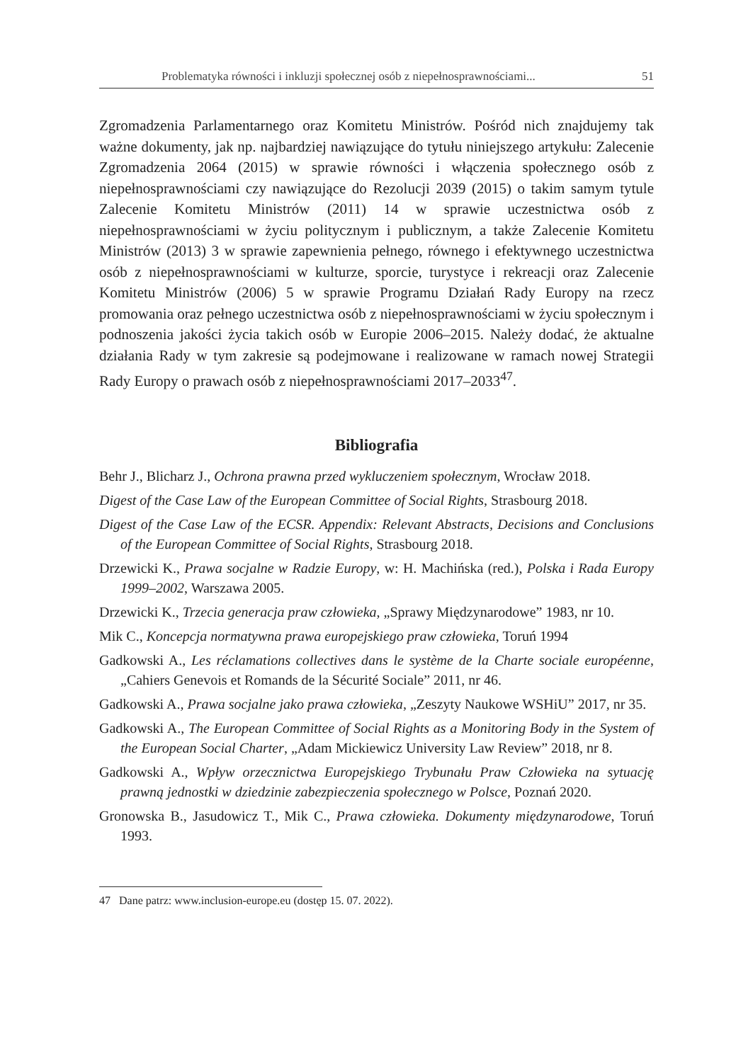Problematyka równości i inkluzji społecznej osób z niepełnosprawnościami... 51
Zgromadzenia Parlamentarnego oraz Komitetu Ministrów. Pośród nich znajdujemy tak ważne dokumenty, jak np. najbardziej nawiązujące do tytułu niniejszego artykułu: Zalecenie Zgromadzenia 2064 (2015) w sprawie równości i włączenia społecznego osób z niepełnosprawnościami czy nawiązujące do Rezolucji 2039 (2015) o takim samym tytule Zalecenie Komitetu Ministrów (2011) 14 w sprawie uczestnictwa osób z niepełnosprawnościami w życiu politycznym i publicznym, a także Zalecenie Komitetu Ministrów (2013) 3 w sprawie zapewnienia pełnego, równego i efektywnego uczestnictwa osób z niepełnosprawnościami w kulturze, sporcie, turystyce i rekreacji oraz Zalecenie Komitetu Ministrów (2006) 5 w sprawie Programu Działań Rady Europy na rzecz promowania oraz pełnego uczestnictwa osób z niepełnosprawnościami w życiu społecznym i podnoszenia jakości życia takich osób w Europie 2006–2015. Należy dodać, że aktualne działania Rady w tym zakresie są podejmowane i realizowane w ramach nowej Strategii Rady Europy o prawach osób z niepełnosprawnościami 2017–2033<sup>47</sup>.
Bibliografia
Behr J., Blicharz J., Ochrona prawna przed wykluczeniem społecznym, Wrocław 2018.
Digest of the Case Law of the European Committee of Social Rights, Strasbourg 2018.
Digest of the Case Law of the ECSR. Appendix: Relevant Abstracts, Decisions and Conclusions of the European Committee of Social Rights, Strasbourg 2018.
Drzewicki K., Prawa socjalne w Radzie Europy, w: H. Machińska (red.), Polska i Rada Europy 1999–2002, Warszawa 2005.
Drzewicki K., Trzecia generacja praw człowieka, „Sprawy Międzynarodowe” 1983, nr 10.
Mik C., Koncepcja normatywna prawa europejskiego praw człowieka, Toruń 1994
Gadkowski A., Les réclamations collectives dans le système de la Charte sociale européenne, „Cahiers Genevois et Romands de la Sécurité Sociale” 2011, nr 46.
Gadkowski A., Prawa socjalne jako prawa człowieka, „Zeszyty Naukowe WSHiU” 2017, nr 35.
Gadkowski A., The European Committee of Social Rights as a Monitoring Body in the System of the European Social Charter, „Adam Mickiewicz University Law Review” 2018, nr 8.
Gadkowski A., Wpływ orzecznictwa Europejskiego Trybunału Praw Człowieka na sytuację prawną jednostki w dziedzinie zabezpieczenia społecznego w Polsce, Poznań 2020.
Gronowska B., Jasudowicz T., Mik C., Prawa człowieka. Dokumenty międzynarodowe, Toruń 1993.
47 Dane patrz: www.inclusion-europe.eu (dostęp 15. 07. 2022).